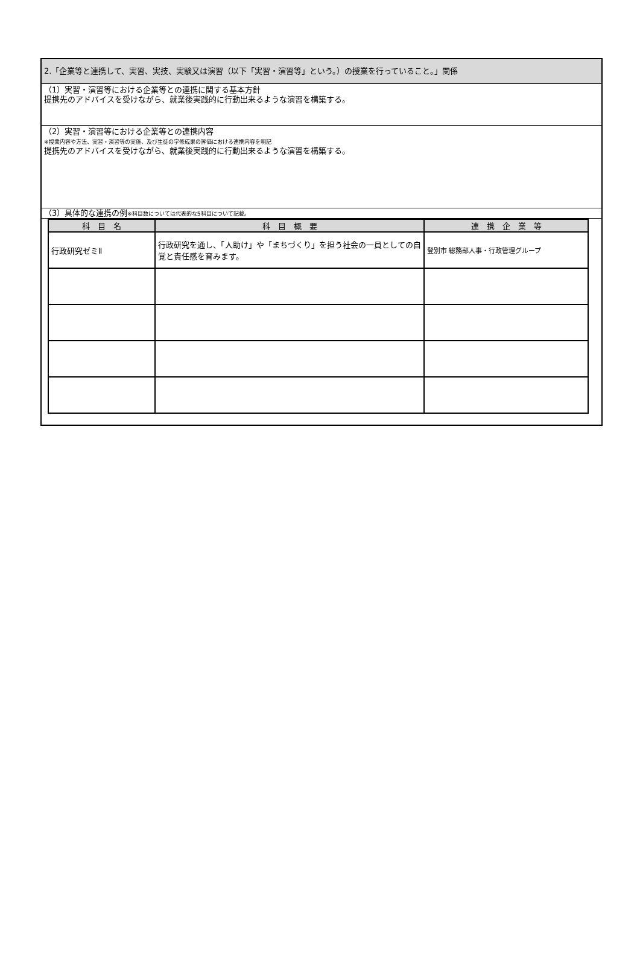2.「企業等と連携して、実習、実技、実験又は演習（以下「実習・演習等」という。）の授業を行っていること。」関係
（1）実習・演習等における企業等との連携に関する基本方針
提携先のアドバイスを受けながら、就業後実践的に行動出来るような演習を構築する。
（2）実習・演習等における企業等との連携内容
※授業内容や方法、実習・演習等の実施、及び生徒の学修成果の評価における連携内容を明記
提携先のアドバイスを受けながら、就業後実践的に行動出来るような演習を構築する。
（3）具体的な連携の例※科目数については代表的な5科目について記載。
| 科 目 名 | 科 目 概 要 | 連 携 企 業 等 |
| --- | --- | --- |
| 行政研究ゼミⅡ | 行政研究を通し、「人助け」や「まちづくり」を担う社会の一員としての自覚と責任感を育みます。 | 登別市 総務部人事・行政管理グループ |